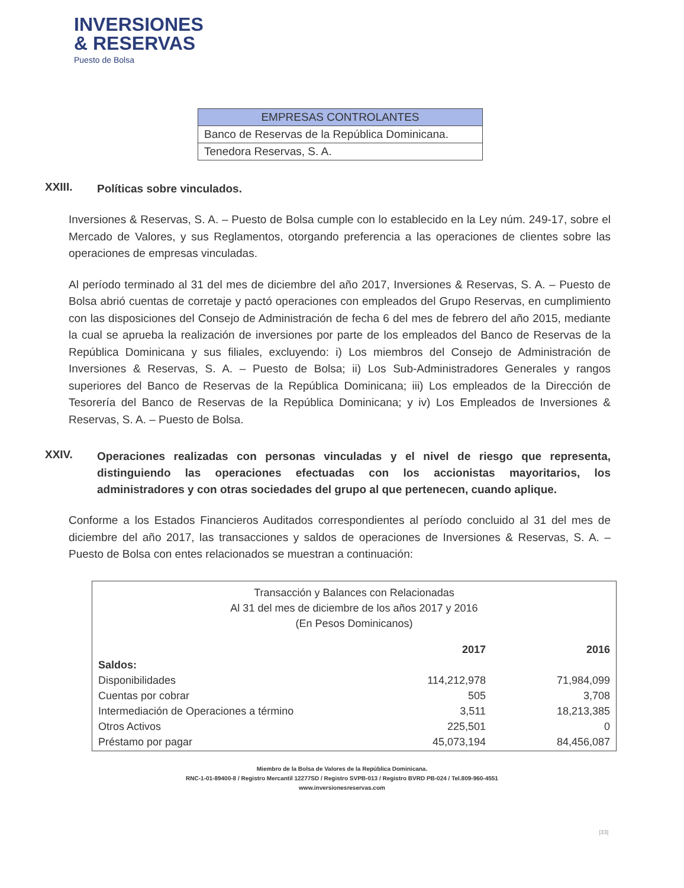INVERSIONES
& RESERVAS
Puesto de Bolsa
| EMPRESAS CONTROLANTES |
| --- |
| Banco de Reservas de la República Dominicana. |
| Tenedora Reservas, S. A. |
XXIII. Políticas sobre vinculados.
Inversiones & Reservas, S. A. – Puesto de Bolsa cumple con lo establecido en la Ley núm. 249-17, sobre el Mercado de Valores, y sus Reglamentos, otorgando preferencia a las operaciones de clientes sobre las operaciones de empresas vinculadas.
Al período terminado al 31 del mes de diciembre del año 2017, Inversiones & Reservas, S. A. – Puesto de Bolsa abrió cuentas de corretaje y pactó operaciones con empleados del Grupo Reservas, en cumplimiento con las disposiciones del Consejo de Administración de fecha 6 del mes de febrero del año 2015, mediante la cual se aprueba la realización de inversiones por parte de los empleados del Banco de Reservas de la República Dominicana y sus filiales, excluyendo: i) Los miembros del Consejo de Administración de Inversiones & Reservas, S. A. – Puesto de Bolsa; ii) Los Sub-Administradores Generales y rangos superiores del Banco de Reservas de la República Dominicana; iii) Los empleados de la Dirección de Tesorería del Banco de Reservas de la República Dominicana; y iv) Los Empleados de Inversiones & Reservas, S. A. – Puesto de Bolsa.
XXIV. Operaciones realizadas con personas vinculadas y el nivel de riesgo que representa, distinguiendo las operaciones efectuadas con los accionistas mayoritarios, los administradores y con otras sociedades del grupo al que pertenecen, cuando aplique.
Conforme a los Estados Financieros Auditados correspondientes al período concluido al 31 del mes de diciembre del año 2017, las transacciones y saldos de operaciones de Inversiones & Reservas, S. A. – Puesto de Bolsa con entes relacionados se muestran a continuación:
Transacción y Balances con Relacionadas
Al 31 del mes de diciembre de los años 2017 y 2016
(En Pesos Dominicanos)
| | 2017 | 2016 |
| Saldos: | | |
| Disponibilidades | 114,212,978 | 71,984,099 |
| Cuentas por cobrar | 505 | 3,708 |
| Intermediación de Operaciones a término | 3,511 | 18,213,385 |
| Otros Activos | 225,501 | 0 |
| Préstamo por pagar | 45,073,194 | 84,456,087 |
Miembro de la Bolsa de Valores de la República Dominicana.
RNC-1-01-89400-8 / Registro Mercantil 12277SD / Registro SVPB-013 / Registro BVRD PB-024 / Tel.809-960-4551
www.inversionesreservas.com
|33|